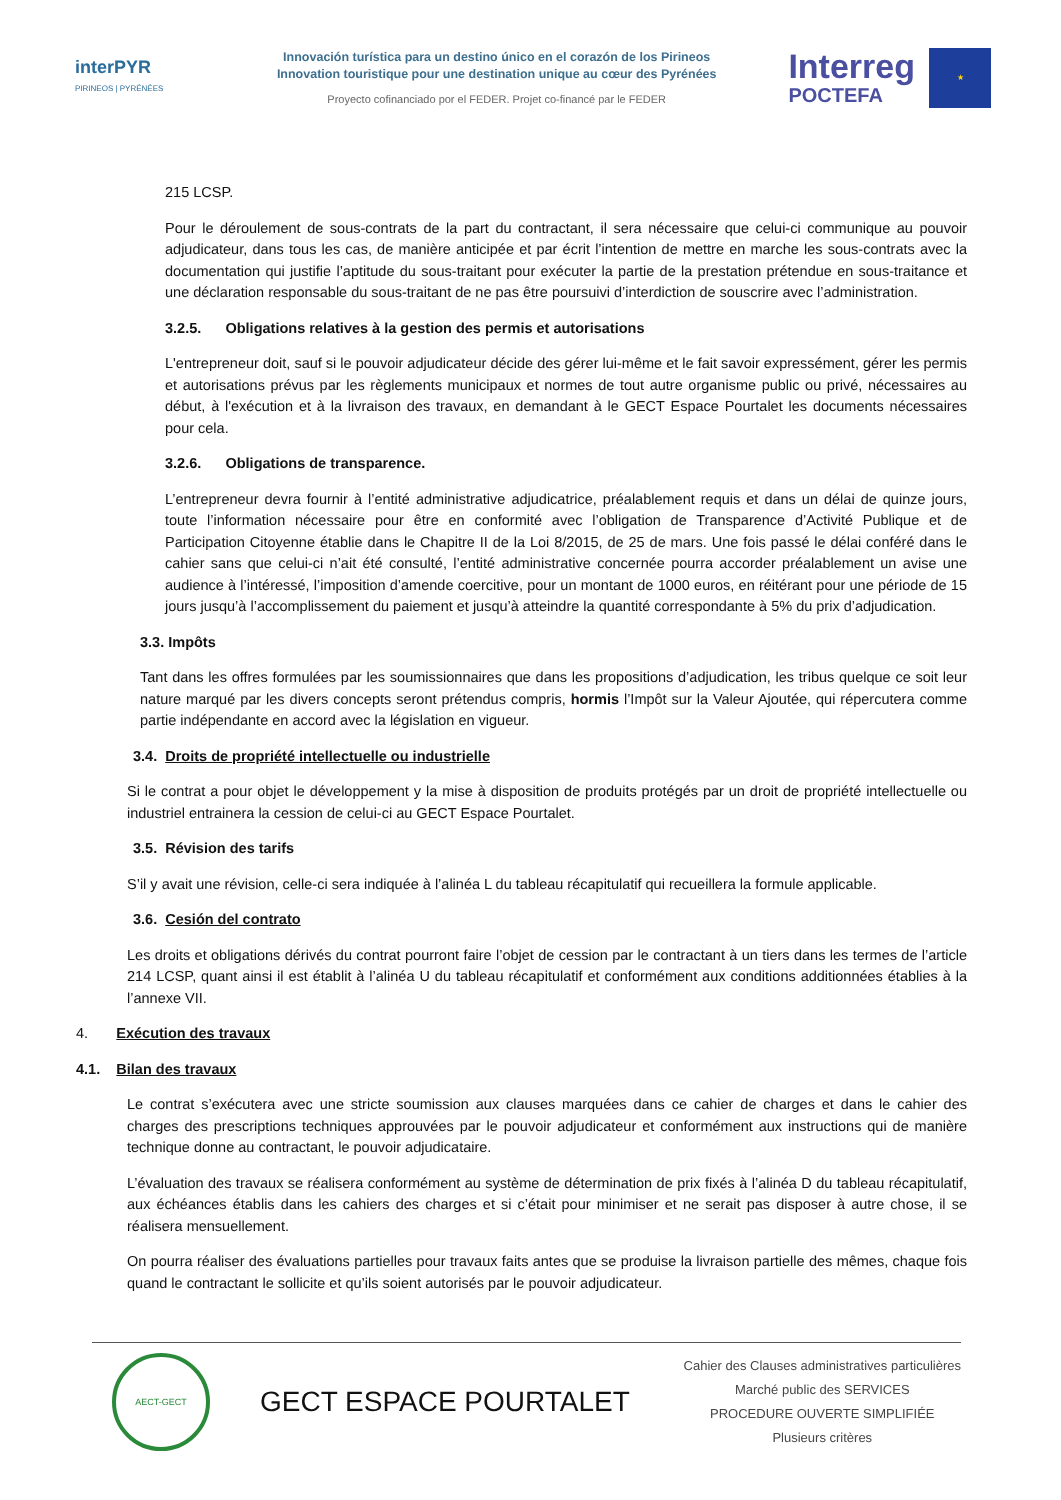interPYR
PIRINEOS | PYRÉNÉES
Innovación turística para un destino único en el corazón de los Pirineos
Innovation touristique pour une destination unique au cœur des Pyrénées
Proyecto cofinanciado por el FEDER. Projet co-financé par le FEDER
Interreg
POCTEFA
★
215 LCSP.
Pour le déroulement de sous-contrats de la part du contractant, il sera nécessaire que celui-ci communique au pouvoir adjudicateur, dans tous les cas, de manière anticipée et par écrit l’intention de mettre en marche les sous-contrats avec la documentation qui justifie l’aptitude du sous-traitant pour exécuter la partie de la prestation prétendue en sous-traitance et une déclaration responsable du sous-traitant de ne pas être poursuivi d’interdiction de souscrire avec l’administration.
3.2.5. Obligations relatives à la gestion des permis et autorisations
L'entrepreneur doit, sauf si le pouvoir adjudicateur décide des gérer lui-même et le fait savoir expressément, gérer les permis et autorisations prévus par les règlements municipaux et normes de tout autre organisme public ou privé, nécessaires au début, à l'exécution et à la livraison des travaux, en demandant à le GECT Espace Pourtalet les documents nécessaires pour cela.
3.2.6. Obligations de transparence.
L’entrepreneur devra fournir à l’entité administrative adjudicatrice, préalablement requis et dans un délai de quinze jours, toute l’information nécessaire pour être en conformité avec l’obligation de Transparence d’Activité Publique et de Participation Citoyenne établie dans le Chapitre II de la Loi 8/2015, de 25 de mars. Une fois passé le délai conféré dans le cahier sans que celui-ci n’ait été consulté, l’entité administrative concernée pourra accorder préalablement un avise une audience à l’intéressé, l’imposition d’amende coercitive, pour un montant de 1000 euros, en réitérant pour une période de 15 jours jusqu’à l’accomplissement du paiement et jusqu’à atteindre la quantité correspondante à 5% du prix d’adjudication.
3.3. Impôts
Tant dans les offres formulées par les soumissionnaires que dans les propositions d’adjudication, les tribus quelque ce soit leur nature marqué par les divers concepts seront prétendus compris, hormis l’Impôt sur la Valeur Ajoutée, qui répercutera comme partie indépendante en accord avec la législation en vigueur.
3.4. Droits de propriété intellectuelle ou industrielle
Si le contrat a pour objet le développement y la mise à disposition de produits protégés par un droit de propriété intellectuelle ou industriel entrainera la cession de celui-ci au GECT Espace Pourtalet.
3.5. Révision des tarifs
S’il y avait une révision, celle-ci sera indiquée à l’alinéa L du tableau récapitulatif qui recueillera la formule applicable.
3.6. Cesión del contrato
Les droits et obligations dérivés du contrat pourront faire l’objet de cession par le contractant à un tiers dans les termes de l’article 214 LCSP, quant ainsi il est établit à l’alinéa U du tableau récapitulatif et conformément aux conditions additionnées établies à la l’annexe VII.
4. Exécution des travaux
4.1. Bilan des travaux
Le contrat s’exécutera avec une stricte soumission aux clauses marquées dans ce cahier de charges et dans le cahier des charges des prescriptions techniques approuvées par le pouvoir adjudicateur et conformément aux instructions qui de manière technique donne au contractant, le pouvoir adjudicataire.
L’évaluation des travaux se réalisera conformément au système de détermination de prix fixés à l’alinéa D du tableau récapitulatif, aux échéances établis dans les cahiers des charges et si c’était pour minimiser et ne serait pas disposer à autre chose, il se réalisera mensuellement.
On pourra réaliser des évaluations partielles pour travaux faits antes que se produise la livraison partielle des mêmes, chaque fois quand le contractant le sollicite et qu’ils soient autorisés par le pouvoir adjudicateur.
AECT-GECT
GECT ESPACE POURTALET
Cahier des Clauses administratives particulières
Marché public des SERVICES
PROCEDURE OUVERTE SIMPLIFIÉE
Plusieurs critères